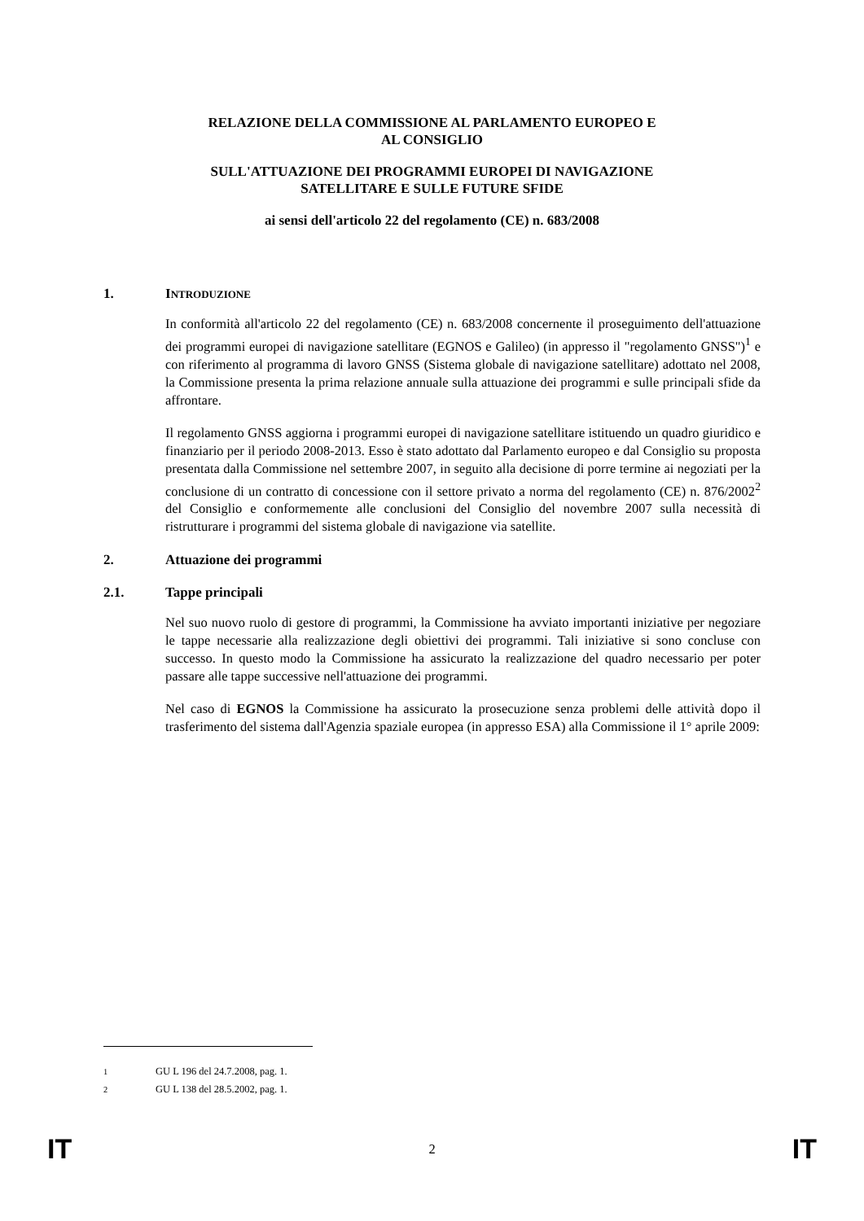RELAZIONE DELLA COMMISSIONE AL PARLAMENTO EUROPEO E
AL CONSIGLIO
SULL'ATTUAZIONE DEI PROGRAMMI EUROPEI DI NAVIGAZIONE
SATELLITARE E SULLE FUTURE SFIDE
ai sensi dell'articolo 22 del regolamento (CE) n. 683/2008
1. INTRODUZIONE
In conformità all'articolo 22 del regolamento (CE) n. 683/2008 concernente il proseguimento dell'attuazione dei programmi europei di navigazione satellitare (EGNOS e Galileo) (in appresso il "regolamento GNSS")<sup>1</sup> e con riferimento al programma di lavoro GNSS (Sistema globale di navigazione satellitare) adottato nel 2008, la Commissione presenta la prima relazione annuale sulla attuazione dei programmi e sulle principali sfide da affrontare.
Il regolamento GNSS aggiorna i programmi europei di navigazione satellitare istituendo un quadro giuridico e finanziario per il periodo 2008-2013. Esso è stato adottato dal Parlamento europeo e dal Consiglio su proposta presentata dalla Commissione nel settembre 2007, in seguito alla decisione di porre termine ai negoziati per la conclusione di un contratto di concessione con il settore privato a norma del regolamento (CE) n. 876/2002<sup>2</sup> del Consiglio e conformemente alle conclusioni del Consiglio del novembre 2007 sulla necessità di ristrutturare i programmi del sistema globale di navigazione via satellite.
2. Attuazione dei programmi
2.1. Tappe principali
Nel suo nuovo ruolo di gestore di programmi, la Commissione ha avviato importanti iniziative per negoziare le tappe necessarie alla realizzazione degli obiettivi dei programmi. Tali iniziative si sono concluse con successo. In questo modo la Commissione ha assicurato la realizzazione del quadro necessario per poter passare alle tappe successive nell'attuazione dei programmi.
Nel caso di EGNOS la Commissione ha assicurato la prosecuzione senza problemi delle attività dopo il trasferimento del sistema dall'Agenzia spaziale europea (in appresso ESA) alla Commissione il 1° aprile 2009:
<sup>1</sup> GU L 196 del 24.7.2008, pag. 1.
<sup>2</sup> GU L 138 del 28.5.2002, pag. 1.
IT 2 IT